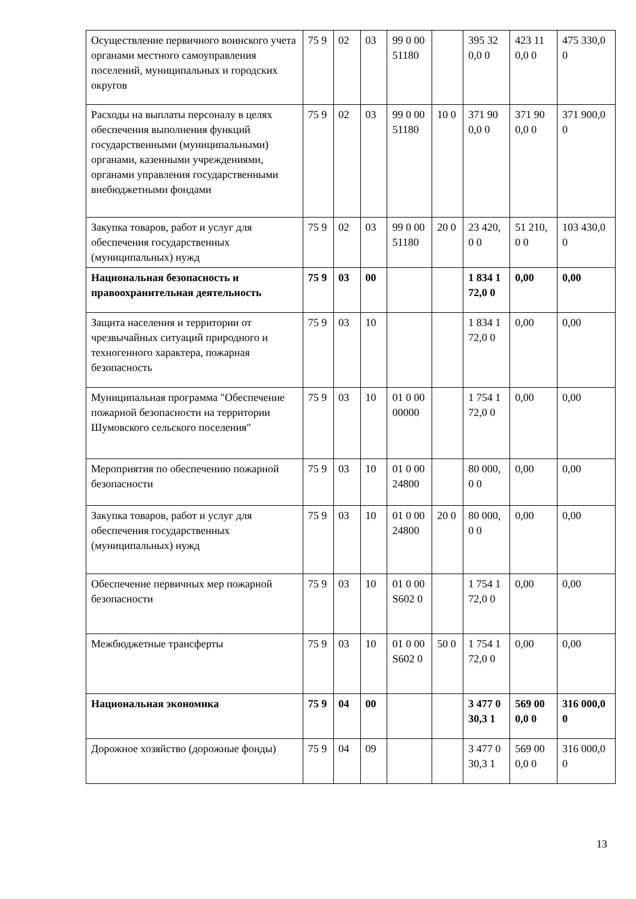| Осуществление первичного воинского учета органами местного самоуправления поселений, муниципальных и городских округов | 75 9 | 02 | 03 | 99 0 00 51180 | | 395 320,0 0 | 423 110,0 0 | 475 330,00 |
| Расходы на выплаты персоналу в целях обеспечения выполнения функций государственными (муниципальными) органами, казенными учреждениями, органами управления государственными внебюджетными фондами | 75 9 | 02 | 03 | 99 0 00 51180 | 10 0 | 371 900,0 0 | 371 900,0 0 | 371 900,00 |
| Закупка товаров, работ и услуг для обеспечения государственных (муниципальных) нужд | 75 9 | 02 | 03 | 99 0 00 51180 | 20 0 | 23 420,0 0 | 51 210,0 0 | 103 430,00 |
| Национальная безопасность и правоохранительная деятельность | 75 9 | 03 | 00 | | | 1 834 172,0 0 | 0,00 | 0,00 |
| Защита населения и территории от чрезвычайных ситуаций природного и техногенного характера, пожарная безопасность | 75 9 | 03 | 10 | | | 1 834 172,0 0 | 0,00 | 0,00 |
| Муниципальная программа "Обеспечение пожарной безопасности на территории Шумовского сельского поселения" | 75 9 | 03 | 10 | 01 0 00 00000 | | 1 754 172,0 0 | 0,00 | 0,00 |
| Мероприятия по обеспечению пожарной безопасности | 75 9 | 03 | 10 | 01 0 00 24800 | | 80 000,0 0 | 0,00 | 0,00 |
| Закупка товаров, работ и услуг для обеспечения государственных (муниципальных) нужд | 75 9 | 03 | 10 | 01 0 00 24800 | 20 0 | 80 000,0 0 | 0,00 | 0,00 |
| Обеспечение первичных мер пожарной безопасности | 75 9 | 03 | 10 | 01 0 00 S602 0 | | 1 754 172,0 0 | 0,00 | 0,00 |
| Межбюджетные трансферты | 75 9 | 03 | 10 | 01 0 00 S602 0 | 50 0 | 1 754 172,0 0 | 0,00 | 0,00 |
| Национальная экономика | 75 9 | 04 | 00 | | | 3 477 030,3 1 | 569 000,0 0 | 316 000,00 |
| Дорожное хозяйство (дорожные фонды) | 75 9 | 04 | 09 | | | 3 477 030,3 1 | 569 000,0 0 | 316 000,00 |
13